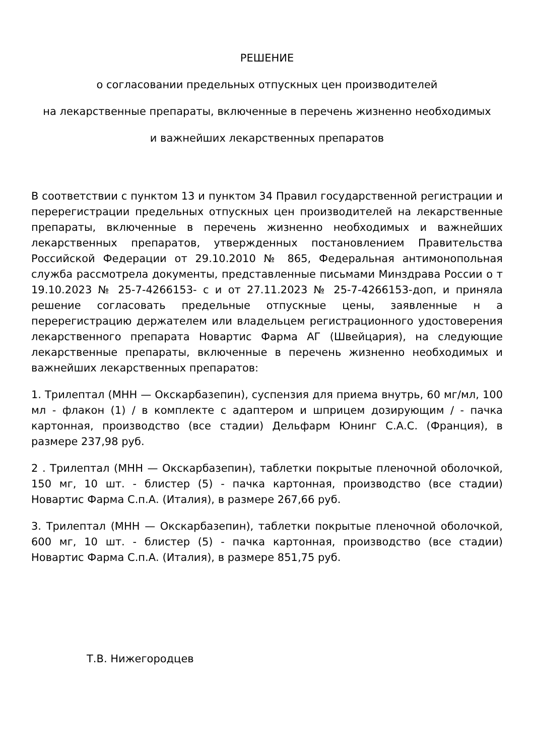РЕШЕНИЕ
о согласовании предельных отпускных цен производителей
на лекарственные препараты, включенные в перечень жизненно необходимых
и важнейших лекарственных препаратов
В соответствии с пунктом 13 и пунктом 34 Правил государственной регистрации и перерегистрации предельных отпускных цен производителей на лекарственные препараты, включенные в перечень жизненно необходимых и важнейших лекарственных препаратов, утвержденных постановлением Правительства Российской Федерации от 29.10.2010 № 865, Федеральная антимонопольная служба рассмотрела документы, представленные письмами Минздрава России о т 19.10.2023 № 25-7-4266153- с и от 27.11.2023 № 25-7-4266153-доп, и приняла решение согласовать предельные отпускные цены, заявленные н а перерегистрацию держателем или владельцем регистрационного удостоверения лекарственного препарата Новартис Фарма АГ (Швейцария), на следующие лекарственные препараты, включенные в перечень жизненно необходимых и важнейших лекарственных препаратов:
1. Трилептал (МНН — Окскарбазепин), суспензия для приема внутрь, 60 мг/мл, 100 мл - флакон (1) / в комплекте с адаптером и шприцем дозирующим / - пачка картонная, производство (все стадии) Дельфарм Юнинг С.А.С. (Франция), в размере 237,98 руб.
2 . Трилептал (МНН — Окскарбазепин), таблетки покрытые пленочной оболочкой, 150 мг, 10 шт. - блистер (5) - пачка картонная, производство (все стадии) Новартис Фарма С.п.А. (Италия), в размере 267,66 руб.
3. Трилептал (МНН — Окскарбазепин), таблетки покрытые пленочной оболочкой, 600 мг, 10 шт. - блистер (5) - пачка картонная, производство (все стадии) Новартис Фарма С.п.А. (Италия), в размере 851,75 руб.
Т.В. Нижегородцев